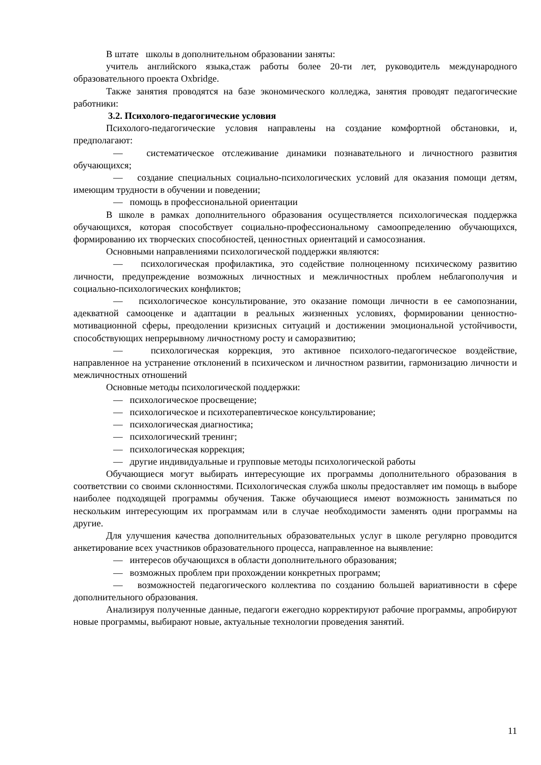В штате школы в дополнительном образовании заняты:
учитель английского языка,стаж работы более 20-ти лет, руководитель международного образовательного проекта Oxbridge.
Также занятия проводятся на базе экономического колледжа, занятия проводят педагогические работники:
3.2. Психолого-педагогические условия
Психолого-педагогические условия направлены на создание комфортной обстановки, и, предполагают:
— систематическое отслеживание динамики познавательного и личностного развития обучающихся;
— создание специальных социально-психологических условий для оказания помощи детям, имеющим трудности в обучении и поведении;
— помощь в профессиональной ориентации
В школе в рамках дополнительного образования осуществляется психологическая поддержка обучающихся, которая способствует социально-профессиональному самоопределению обучающихся, формированию их творческих способностей, ценностных ориентаций и самосознания.
Основными направлениями психологической поддержки являются:
— психологическая профилактика, это содействие полноценному психическому развитию личности, предупреждение возможных личностных и межличностных проблем неблагополучия и социально-психологических конфликтов;
— психологическое консультирование, это оказание помощи личности в ее самопознании, адекватной самооценке и адаптации в реальных жизненных условиях, формировании ценностно-мотивационной сферы, преодолении кризисных ситуаций и достижении эмоциональной устойчивости, способствующих непрерывному личностному росту и саморазвитию;
— психологическая коррекция, это активное психолого-педагогическое воздействие, направленное на устранение отклонений в психическом и личностном развитии, гармонизацию личности и межличностных отношений
Основные методы психологической поддержки:
— психологическое просвещение;
— психологическое и психотерапевтическое консультирование;
— психологическая диагностика;
— психологический тренинг;
— психологическая коррекция;
— другие индивидуальные и групповые методы психологической работы
Обучающиеся могут выбирать интересующие их программы дополнительного образования в соответствии со своими склонностями. Психологическая служба школы предоставляет им помощь в выборе наиболее подходящей программы обучения. Также обучающиеся имеют возможность заниматься по нескольким интересующим их программам или в случае необходимости заменять одни программы на другие.
Для улучшения качества дополнительных образовательных услуг в школе регулярно проводится анкетирование всех участников образовательного процесса, направленное на выявление:
— интересов обучающихся в области дополнительного образования;
— возможных проблем при прохождении конкретных программ;
— возможностей педагогического коллектива по созданию большей вариативности в сфере дополнительного образования.
Анализируя полученные данные, педагоги ежегодно корректируют рабочие программы, апробируют новые программы, выбирают новые, актуальные технологии проведения занятий.
11